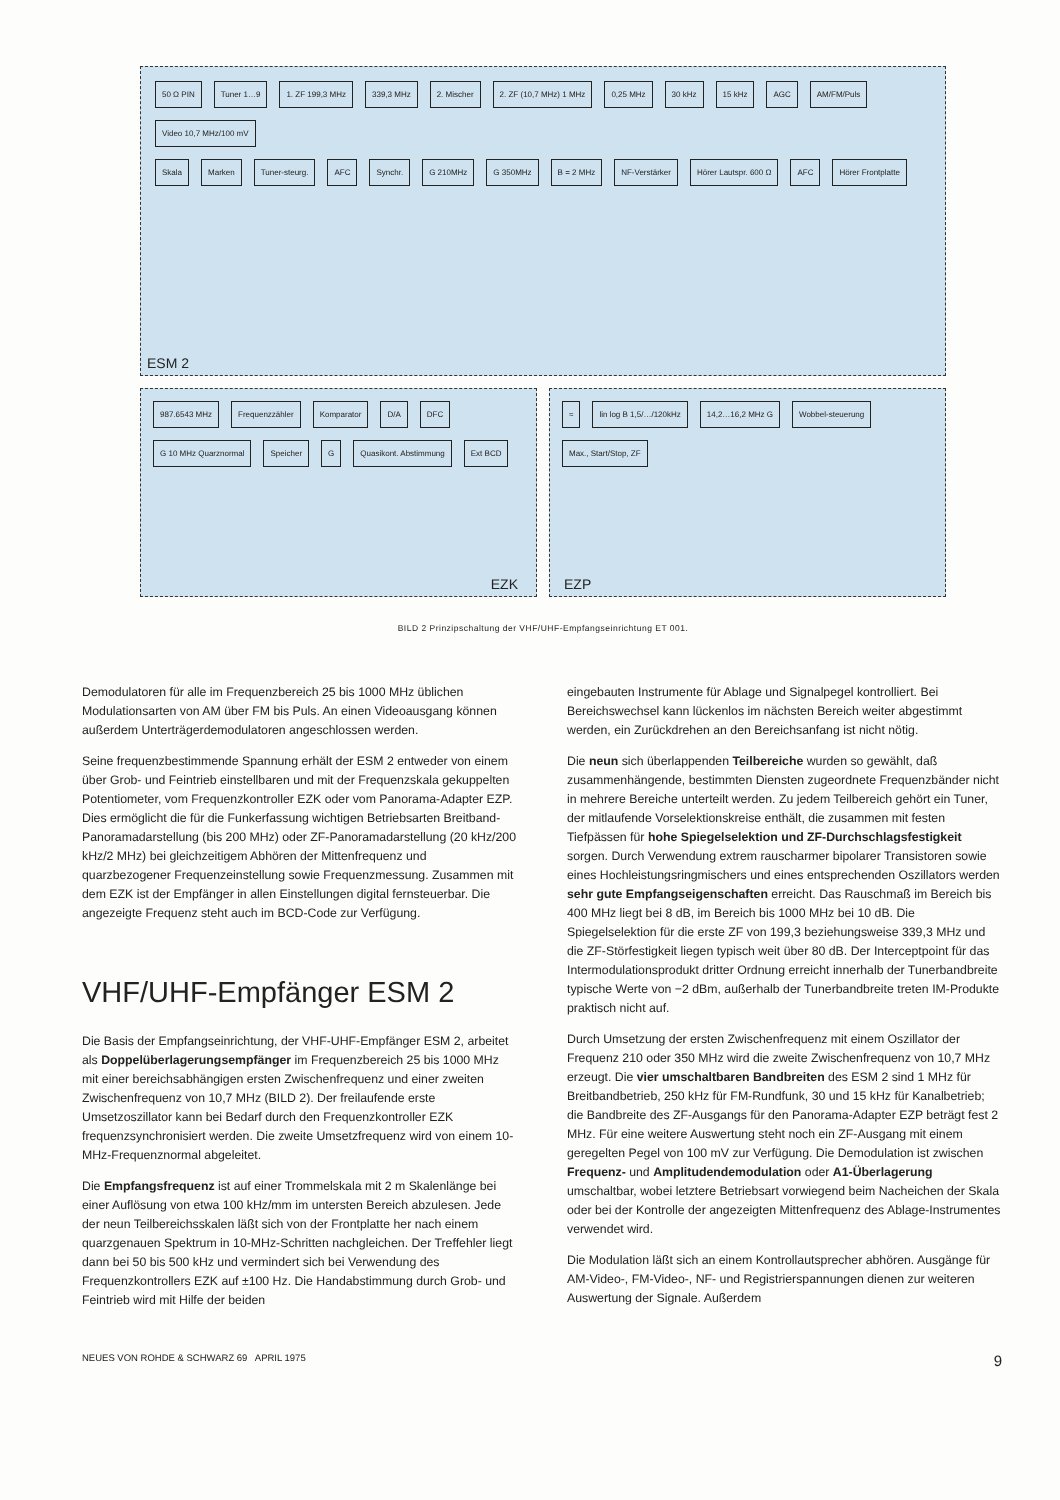50 Ω PIN Tuner 1…9 1. ZF 199,3 MHz 339,3 MHz 2. Mischer 2. ZF (10,7 MHz) 1 MHz 0,25 MHz 30 kHz 15 kHz AGC AM/FM/Puls Video 10,7 MHz/100 mV
Skala Marken Tuner-steurg. AFC Synchr. G 210MHz G 350MHz B = 2 MHz NF-Verstärker Hörer Lautspr. 600 Ω AFC Hörer Frontplatte
ESM 2
987.6543 MHz Frequenzzähler Komparator D/A DFC G 10 MHz Quarznormal Speicher G Quasikont. Abstimmung Ext BCD
EZK
≈ lin log B 1,5/…/120kHz 14,2…16,2 MHz G Wobbel-steuerung Max., Start/Stop, ZF
EZP
BILD 2 Prinzipschaltung der VHF/UHF-Empfangseinrichtung ET 001.
Demodulatoren für alle im Frequenzbereich 25 bis 1000 MHz üblichen Modulationsarten von AM über FM bis Puls. An einen Videoausgang können außerdem Unterträgerdemodulatoren angeschlossen werden.
Seine frequenzbestimmende Spannung erhält der ESM 2 entweder von einem über Grob- und Feintrieb einstellbaren und mit der Frequenzskala gekuppelten Potentiometer, vom Frequenzkontroller EZK oder vom Panorama-Adapter EZP. Dies ermöglicht die für die Funkerfassung wichtigen Betriebsarten Breitband-Panoramadarstellung (bis 200 MHz) oder ZF-Panoramadarstellung (20 kHz/200 kHz/2 MHz) bei gleichzeitigem Abhören der Mittenfrequenz und quarzbezogener Frequenzeinstellung sowie Frequenzmessung. Zusammen mit dem EZK ist der Empfänger in allen Einstellungen digital fernsteuerbar. Die angezeigte Frequenz steht auch im BCD-Code zur Verfügung.
VHF/UHF-Empfänger ESM 2
Die Basis der Empfangseinrichtung, der VHF-UHF-Empfänger ESM 2, arbeitet als Doppelüberlagerungsempfänger im Frequenzbereich 25 bis 1000 MHz mit einer bereichsabhängigen ersten Zwischenfrequenz und einer zweiten Zwischenfrequenz von 10,7 MHz (BILD 2). Der freilaufende erste Umsetzoszillator kann bei Bedarf durch den Frequenzkontroller EZK frequenzsynchronisiert werden. Die zweite Umsetzfrequenz wird von einem 10-MHz-Frequenznormal abgeleitet.
Die Empfangsfrequenz ist auf einer Trommelskala mit 2 m Skalenlänge bei einer Auflösung von etwa 100 kHz/mm im untersten Bereich abzulesen. Jede der neun Teilbereichsskalen läßt sich von der Frontplatte her nach einem quarzgenauen Spektrum in 10-MHz-Schritten nachgleichen. Der Treffehler liegt dann bei 50 bis 500 kHz und vermindert sich bei Verwendung des Frequenzkontrollers EZK auf ±100 Hz. Die Handabstimmung durch Grob- und Feintrieb wird mit Hilfe der beiden
eingebauten Instrumente für Ablage und Signalpegel kontrolliert. Bei Bereichswechsel kann lückenlos im nächsten Bereich weiter abgestimmt werden, ein Zurückdrehen an den Bereichsanfang ist nicht nötig.
Die neun sich überlappenden Teilbereiche wurden so gewählt, daß zusammenhängende, bestimmten Diensten zugeordnete Frequenzbänder nicht in mehrere Bereiche unterteilt werden. Zu jedem Teilbereich gehört ein Tuner, der mitlaufende Vorselektionskreise enthält, die zusammen mit festen Tiefpässen für hohe Spiegelselektion und ZF-Durchschlagsfestigkeit sorgen. Durch Verwendung extrem rauscharmer bipolarer Transistoren sowie eines Hochleistungsringmischers und eines entsprechenden Oszillators werden sehr gute Empfangseigenschaften erreicht. Das Rauschmaß im Bereich bis 400 MHz liegt bei 8 dB, im Bereich bis 1000 MHz bei 10 dB. Die Spiegelselektion für die erste ZF von 199,3 beziehungsweise 339,3 MHz und die ZF-Störfestigkeit liegen typisch weit über 80 dB. Der Interceptpoint für das Intermodulationsprodukt dritter Ordnung erreicht innerhalb der Tunerbandbreite typische Werte von −2 dBm, außerhalb der Tunerbandbreite treten IM-Produkte praktisch nicht auf.
Durch Umsetzung der ersten Zwischenfrequenz mit einem Oszillator der Frequenz 210 oder 350 MHz wird die zweite Zwischenfrequenz von 10,7 MHz erzeugt. Die vier umschaltbaren Bandbreiten des ESM 2 sind 1 MHz für Breitbandbetrieb, 250 kHz für FM-Rundfunk, 30 und 15 kHz für Kanalbetrieb; die Bandbreite des ZF-Ausgangs für den Panorama-Adapter EZP beträgt fest 2 MHz. Für eine weitere Auswertung steht noch ein ZF-Ausgang mit einem geregelten Pegel von 100 mV zur Verfügung. Die Demodulation ist zwischen Frequenz- und Amplitudendemodulation oder A1-Überlagerung umschaltbar, wobei letztere Betriebsart vorwiegend beim Nacheichen der Skala oder bei der Kontrolle der angezeigten Mittenfrequenz des Ablage-Instrumentes verwendet wird.
Die Modulation läßt sich an einem Kontrollautsprecher abhören. Ausgänge für AM-Video-, FM-Video-, NF- und Registrierspannungen dienen zur weiteren Auswertung der Signale. Außerdem
NEUES VON ROHDE & SCHWARZ 69 APRIL 1975 9